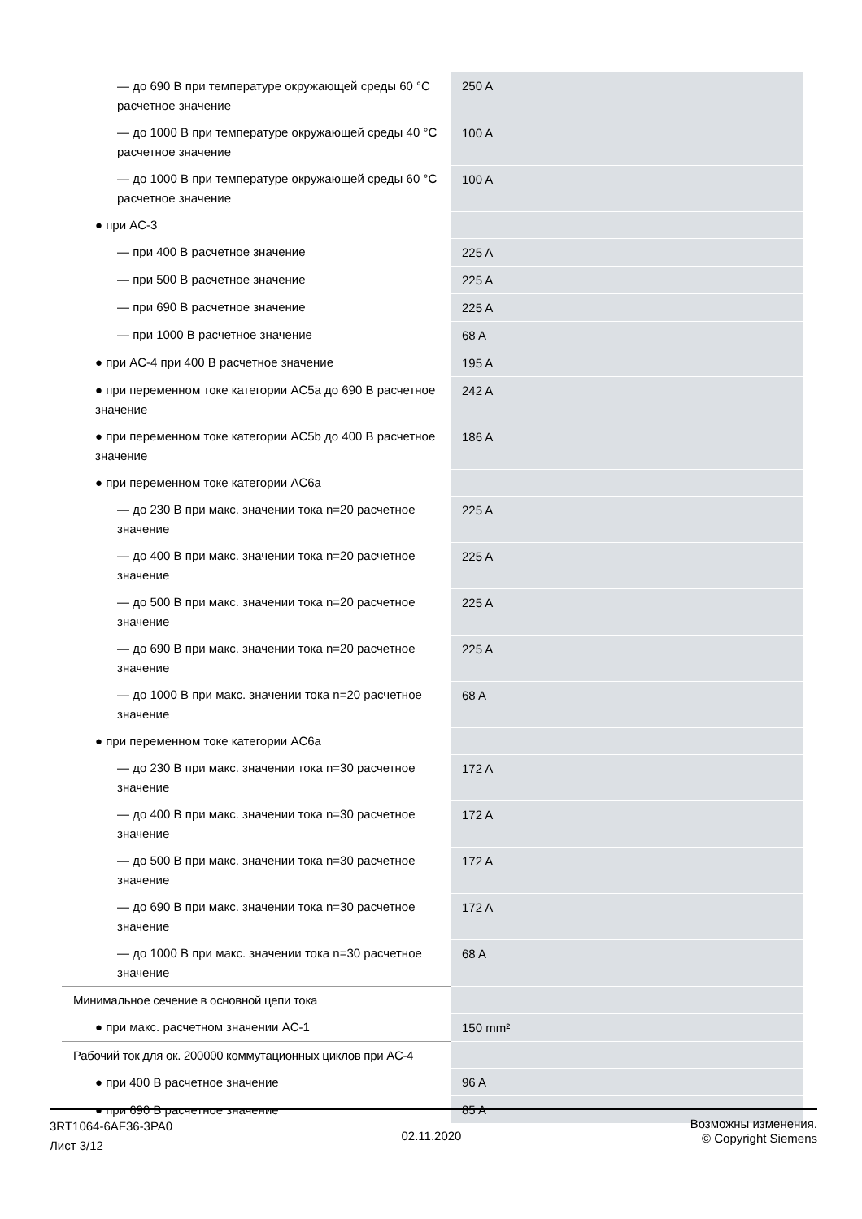| — до 690 В при температуре окружающей среды 60 °C расчетное значение | 250 A |
| — до 1000 В при температуре окружающей среды 40 °C расчетное значение | 100 A |
| — до 1000 В при температуре окружающей среды 60 °C расчетное значение | 100 A |
| ● при AC-3 | |
| — при 400 В расчетное значение | 225 A |
| — при 500 В расчетное значение | 225 A |
| — при 690 В расчетное значение | 225 A |
| — при 1000 В расчетное значение | 68 A |
| ● при AC-4 при 400 В расчетное значение | 195 A |
| ● при переменном токе категории AC5a до 690 В расчетное значение | 242 A |
| ● при переменном токе категории AC5b до 400 В расчетное значение | 186 A |
| ● при переменном токе категории AC6a | |
| — до 230 В при макс. значении тока n=20 расчетное значение | 225 A |
| — до 400 В при макс. значении тока n=20 расчетное значение | 225 A |
| — до 500 В при макс. значении тока n=20 расчетное значение | 225 A |
| — до 690 В при макс. значении тока n=20 расчетное значение | 225 A |
| — до 1000 В при макс. значении тока n=20 расчетное значение | 68 A |
| ● при переменном токе категории AC6a | |
| — до 230 В при макс. значении тока n=30 расчетное значение | 172 A |
| — до 400 В при макс. значении тока n=30 расчетное значение | 172 A |
| — до 500 В при макс. значении тока n=30 расчетное значение | 172 A |
| — до 690 В при макс. значении тока n=30 расчетное значение | 172 A |
| — до 1000 В при макс. значении тока n=30 расчетное значение | 68 A |
| Минимальное сечение в основной цепи тока | |
| ● при макс. расчетном значении AC-1 | 150 mm² |
| Рабочий ток для ок. 200000 коммутационных циклов при AC-4 | |
| ● при 400 В расчетное значение | 96 A |
| ● при 690 В расчетное значение | 85 A |
3RT1064-6AF36-3PA0
Лист 3/12
02.11.2020
Возможны изменения.
© Copyright Siemens